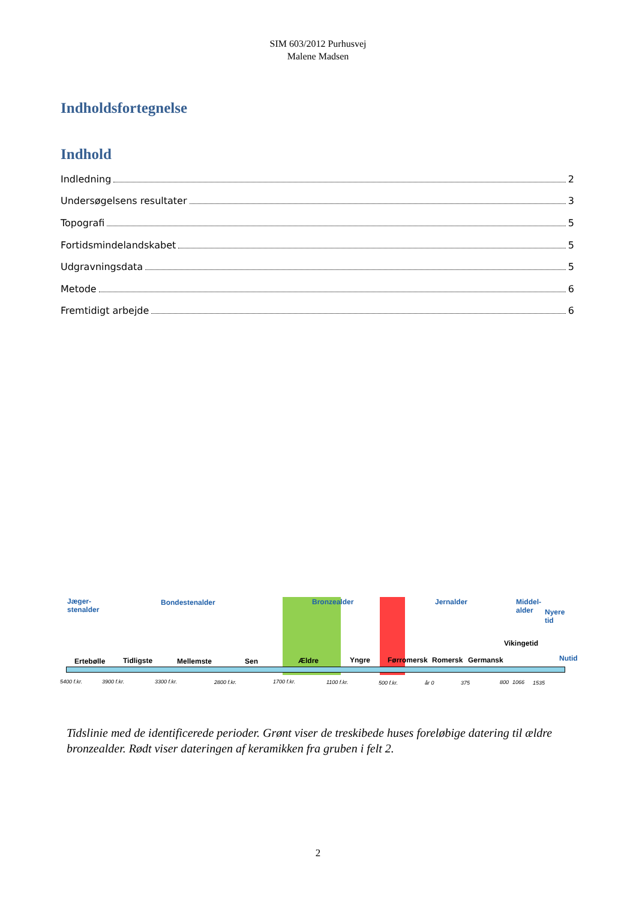SIM 603/2012 Purhusvej
Malene Madsen
Indholdsfortegnelse
Indhold
Indledning 2
Undersøgelsens resultater 3
Topografi 5
Fortidsmindelandskabet 5
Udgravningsdata 5
Metode 6
Fremtidigt arbejde 6
Jæger-
stenalder
Bondestenalder Bronzealder Jernalder Middel-
alder Nyere tid
Ertebølle Tidligste Mellemste Sen Ældre Yngre Førromersk Romersk Germansk
Vikingetid
Nutid
5400 f.kr. 3900 f.kr. 3300 f.kr. 2800 f.kr. 1700 f.kr. 1100 f.kr. 500 f.kr. år 0 375 800 1066 1535
Tidslinie med de identificerede perioder. Grønt viser de treskibede huses foreløbige datering til ældre bronzealder. Rødt viser dateringen af keramikken fra gruben i felt 2.
2